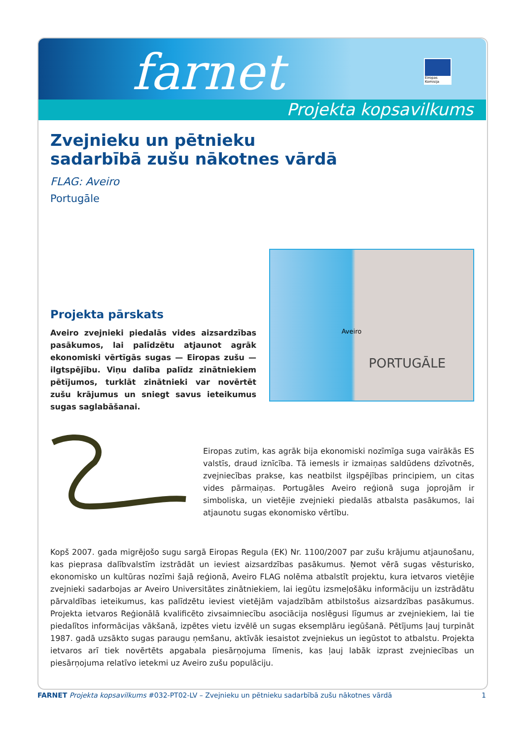farnet
Eiropas Komisija
Projekta kopsavilkums
Zvejnieku un pētnieku
sadarbībā zušu nākotnes vārdā
FLAG: Aveiro
Portugāle
Projekta pārskats
Aveiro zvejnieki piedalās vides aizsardzības pasākumos, lai palīdzētu atjaunot agrāk ekonomiski vērtīgās sugas — Eiropas zušu — ilgtspējību. Viņu dalība palīdz zinātniekiem pētījumos, turklāt zinātnieki var novērtēt zušu krājumus un sniegt savus ieteikumus sugas saglabāšanai.
Aveiro
PORTUGĀLE
Eiropas zutim, kas agrāk bija ekonomiski nozīmīga suga vairākās ES valstīs, draud iznīcība. Tā iemesls ir izmaiņas saldūdens dzīvotnēs, zvejniecības prakse, kas neatbilst ilgspējības principiem, un citas vides pārmaiņas. Portugāles Aveiro reģionā suga joprojām ir simboliska, un vietējie zvejnieki piedalās atbalsta pasākumos, lai atjaunotu sugas ekonomisko vērtību.
Kopš 2007. gada migrējošo sugu sargā Eiropas Regula (EK) Nr. 1100/2007 par zušu krājumu atjaunošanu, kas pieprasa dalībvalstīm izstrādāt un ieviest aizsardzības pasākumus. Ņemot vērā sugas vēsturisko, ekonomisko un kultūras nozīmi šajā reģionā, Aveiro FLAG nolēma atbalstīt projektu, kura ietvaros vietējie zvejnieki sadarbojas ar Aveiro Universitātes zinātniekiem, lai iegūtu izsmeļošāku informāciju un izstrādātu pārvaldības ieteikumus, kas palīdzētu ieviest vietējām vajadzībām atbilstošus aizsardzības pasākumus. Projekta ietvaros Reģionālā kvalificēto zivsaimniecību asociācija noslēgusi līgumus ar zvejniekiem, lai tie piedalītos informācijas vākšanā, izpētes vietu izvēlē un sugas eksemplāru iegūšanā. Pētījums ļauj turpināt 1987. gadā uzsākto sugas paraugu ņemšanu, aktīvāk iesaistot zvejniekus un iegūstot to atbalstu. Projekta ietvaros arī tiek novērtēts apgabala piesārņojuma līmenis, kas ļauj labāk izprast zvejniecības un piesārņojuma relatīvo ietekmi uz Aveiro zušu populāciju.
FARNET Projekta kopsavilkums #032-PT02-LV – Zvejnieku un pētnieku sadarbībā zušu nākotnes vārdā 1